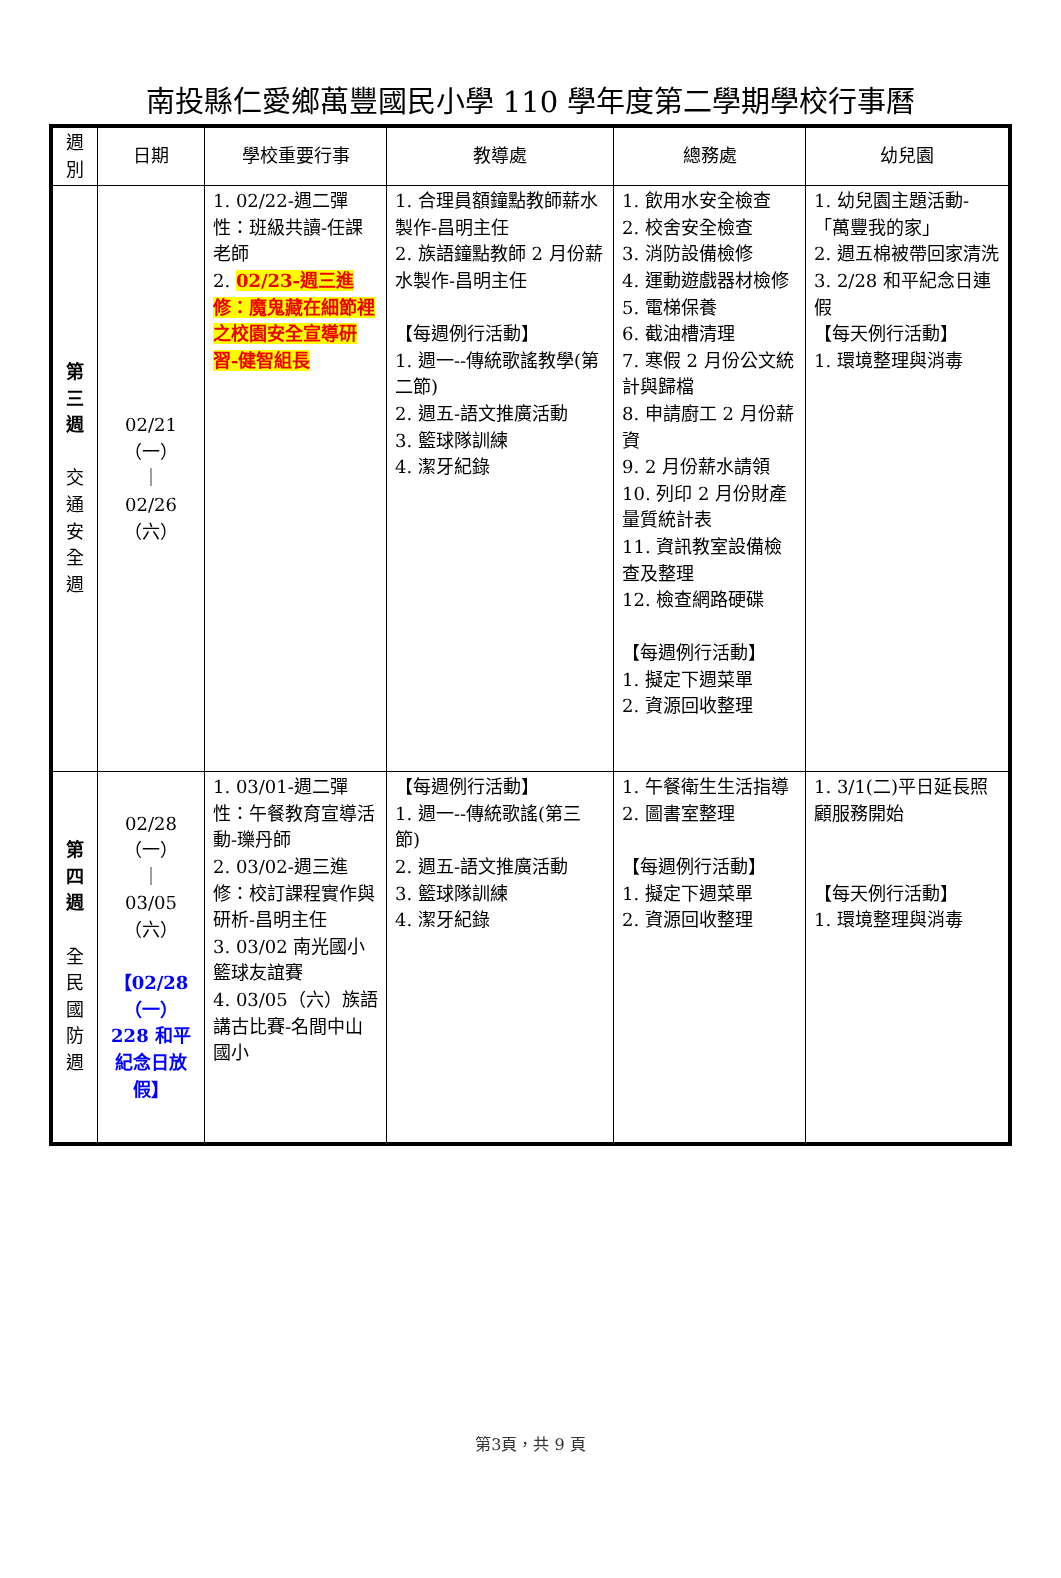南投縣仁愛鄉萬豐國民小學 110 學年度第二學期學校行事曆
| 週 別 | 日期 | 學校重要行事 | 教導處 | 總務處 | 幼兒園 |
| --- | --- | --- | --- | --- | --- |
| 第 三 週 交 通 安 全 週 | 02/21 （一） ｜ 02/26 （六） | 1. 02/22-週二彈性：班級共讀-任課老師 2. 02/23-週三進修：魔鬼藏在細節裡之校園安全宣導研習-健智組長 | 1. 合理員額鐘點教師薪水製作-昌明主任 2. 族語鐘點教師 2 月份薪水製作-昌明主任 【每週例行活動】 1. 週一--傳統歌謠教學(第二節) 2. 週五-語文推廣活動 3. 籃球隊訓練 4. 潔牙紀錄 | 1. 飲用水安全檢查 2. 校舍安全檢查 3. 消防設備檢修 4. 運動遊戲器材檢修 5. 電梯保養 6. 截油槽清理 7. 寒假 2 月份公文統計與歸檔 8. 申請廚工 2 月份薪資 9. 2 月份薪水請領 10. 列印 2 月份財產量質統計表 11. 資訊教室設備檢查及整理 12. 檢查網路硬碟 【每週例行活動】 1. 擬定下週菜單 2. 資源回收整理 | 1. 幼兒園主題活動-「萬豐我的家」 2. 週五棉被帶回家清洗 3. 2/28 和平紀念日連假 【每天例行活動】 1. 環境整理與消毒 |
| 第 四 週 全 民 國 防 週 | 02/28 （一） ｜ 03/05 （六） 【02/28（一）228 和平紀念日放假】 | 1. 03/01-週二彈性：午餐教育宣導活動-瓅丹師 2. 03/02-週三進修：校訂課程實作與研析-昌明主任 3. 03/02 南光國小籃球友誼賽 4. 03/05（六）族語講古比賽-名間中山國小 | 【每週例行活動】 1. 週一--傳統歌謠(第三節) 2. 週五-語文推廣活動 3. 籃球隊訓練 4. 潔牙紀錄 | 1. 午餐衛生生活指導 2. 圖書室整理 【每週例行活動】 1. 擬定下週菜單 2. 資源回收整理 | 1. 3/1(二)平日延長照顧服務開始 【每天例行活動】 1. 環境整理與消毒 |
第3頁，共 9 頁